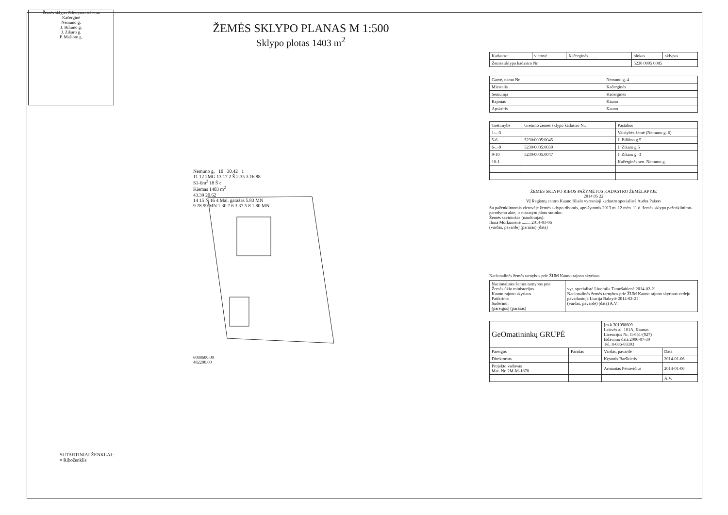ŽEMĖS SKLYPO PLANAS M 1:500
Sklypo plotas 1403 m<sup>2</sup>
Žemės sklypo išdėstymo schema
Kačerginė
Nemuno g.
J. Biliūno g.
J. Zikaro g.
P. Mašioto g.
Nemuno g. 10 30.42 1
11 12 2MG 13 17 2 Š 2.35 3 16.88
S1-6m<sup>2</sup> 18 Š c
Kiemas 1403 m<sup>2</sup>
43.39 20.62
14 15 N 16 4 Mal. garažas 5.83 MN
9 28.99 MN 1.30 7 6 3.37 5 8 1.80 MN
6088600.00
482200.00
SUTARTINIAI ŽENKLAI :
▿ Ribоženklis
| Kadastro: | vietovė | Kačerginės ....... | blokas | sklypas |
| Žemės sklypo kadastro Nr. | | | 5230 0005 0085 | |
| Gatvė, namo Nr. | Nemuno g. 4 |
| Miestelis | Kačerginės |
| Seniūnija | Kačerginės |
| Rajonas | Kauno |
| Apskritis | Kauno |
| Gretimybė | Gretimo žemės sklypo kadastro Nr. | Pastabos |
| --- | --- | --- |
| 1-..-5 | | Valstybės žemė (Nemuno g. 6) |
| 5-6 | 5230/0005:0045 | J. Biliūno g.5 |
| 6-..-9 | 5230/0005:0039 | J. Zikaro g.5 |
| 9-10 | 5230/0005:0047 | J. Zikaro g. 3 |
| 10-1 | | Kačerginės sen. Nemuno g. |
ŽEMĖS SKLYPO RIBOS PAŽYMĖTOS KADASTRO ŽEMĖLAPYJE
2014 05 22
VĮ Registrų centro Kauno filialo vyresnioji kadastro specialistė Audra Pakers
Su paženklintomis vietovėje žemės sklypo ribomis, aprašytomis 2013 m. 12 mėn. 11 d. žemės sklypo paženklinimo-parodymo akte, ir nustatytu plotu sutinku:
Žemės savininkas (naudotojas):
Ilona Morkūnienė ........ 2014-01-06
(vardas, pavardė) (parašas) (data)
Nacionalinės žemės tarnybos prie ŽŪM Kauno rajono skyriaus
| Nacionalinės žemės tarnybos prie Žemės ūkio ministerijos Kauno rajono skyriaus Patikrino: Suderino: (pareigos) (parašas) | vyr. specialistė Liudmila Tamošaitienė 2014-02-21 Nacionalinės žemės tarnybos prie ŽŪM Kauno rajono skyriaus vedėjo pavaduotoja Liucija Balnytė 2014-02-21 (vardas, pavardė) (data) A.V. |
| GeOmatininkų GRUPĖ | | Įm.k.301098609 Laisvės al. 101A, Kaunas Licencijos Nr. G-651-(927) Išdavimo data 2006-07-30 Tel. 8-686-03303 | |
| Pareigos | Parašas | Vardas, pavardė | Data |
| Direktorius | | Kęstutis Barškietis | 2014-01-06 |
| Projekto vadovas Mat. Nr. 2M-M-1878 | | Armantas Petravičius | 2014-01-06 |
| | | | A.V. |